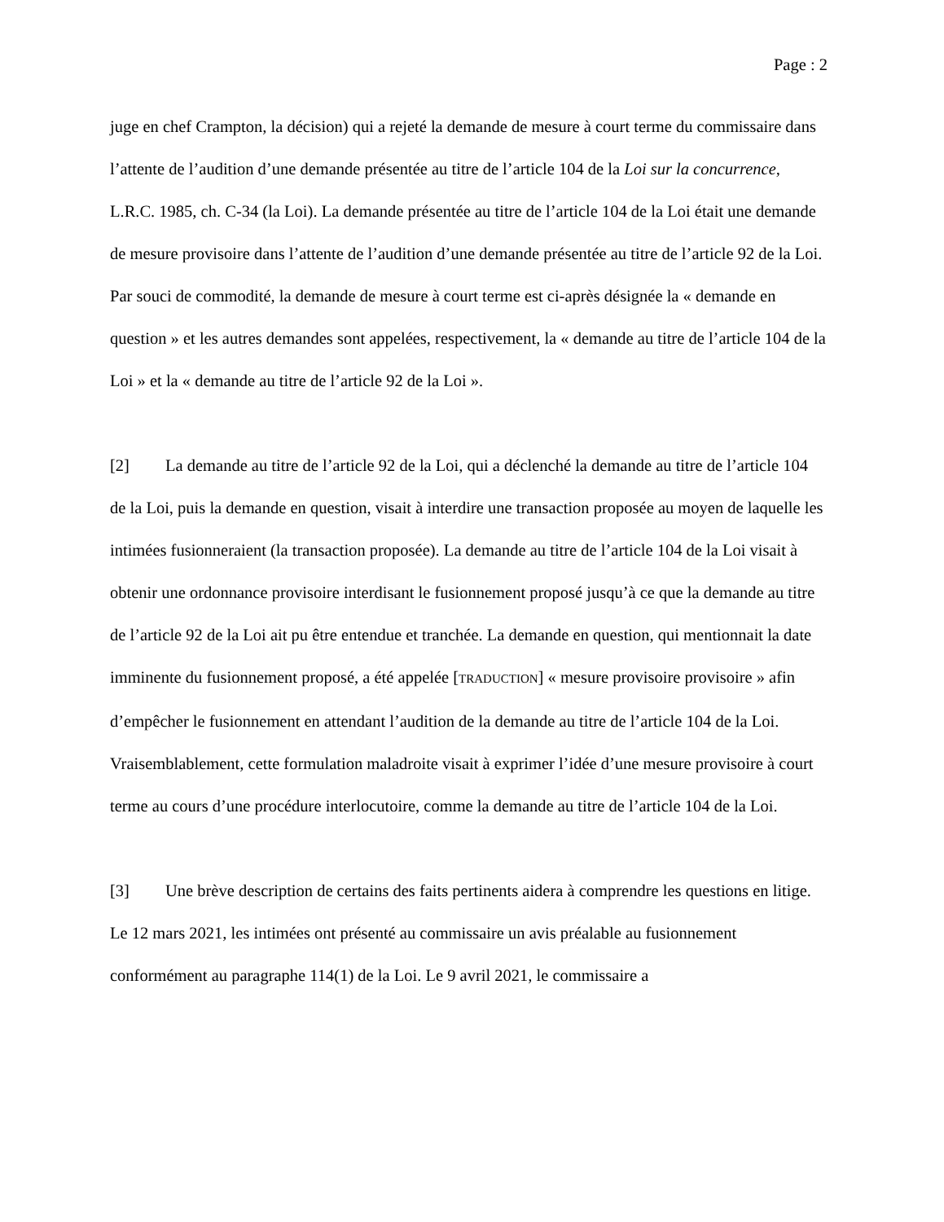Page : 2
juge en chef Crampton, la décision) qui a rejeté la demande de mesure à court terme du commissaire dans l’attente de l’audition d’une demande présentée au titre de l’article 104 de la Loi sur la concurrence, L.R.C. 1985, ch. C-34 (la Loi). La demande présentée au titre de l’article 104 de la Loi était une demande de mesure provisoire dans l’attente de l’audition d’une demande présentée au titre de l’article 92 de la Loi. Par souci de commodité, la demande de mesure à court terme est ci-après désignée la « demande en question » et les autres demandes sont appelées, respectivement, la « demande au titre de l’article 104 de la Loi » et la « demande au titre de l’article 92 de la Loi ».
[2] La demande au titre de l’article 92 de la Loi, qui a déclenché la demande au titre de l’article 104 de la Loi, puis la demande en question, visait à interdire une transaction proposée au moyen de laquelle les intimées fusionneraient (la transaction proposée). La demande au titre de l’article 104 de la Loi visait à obtenir une ordonnance provisoire interdisant le fusionnement proposé jusqu’à ce que la demande au titre de l’article 92 de la Loi ait pu être entendue et tranchée. La demande en question, qui mentionnait la date imminente du fusionnement proposé, a été appelée [TRADUCTION] « mesure provisoire provisoire » afin d’empêcher le fusionnement en attendant l’audition de la demande au titre de l’article 104 de la Loi. Vraisemblablement, cette formulation maladroite visait à exprimer l’idée d’une mesure provisoire à court terme au cours d’une procédure interlocutoire, comme la demande au titre de l’article 104 de la Loi.
[3] Une brève description de certains des faits pertinents aidera à comprendre les questions en litige. Le 12 mars 2021, les intimées ont présenté au commissaire un avis préalable au fusionnement conformément au paragraphe 114(1) de la Loi. Le 9 avril 2021, le commissaire a